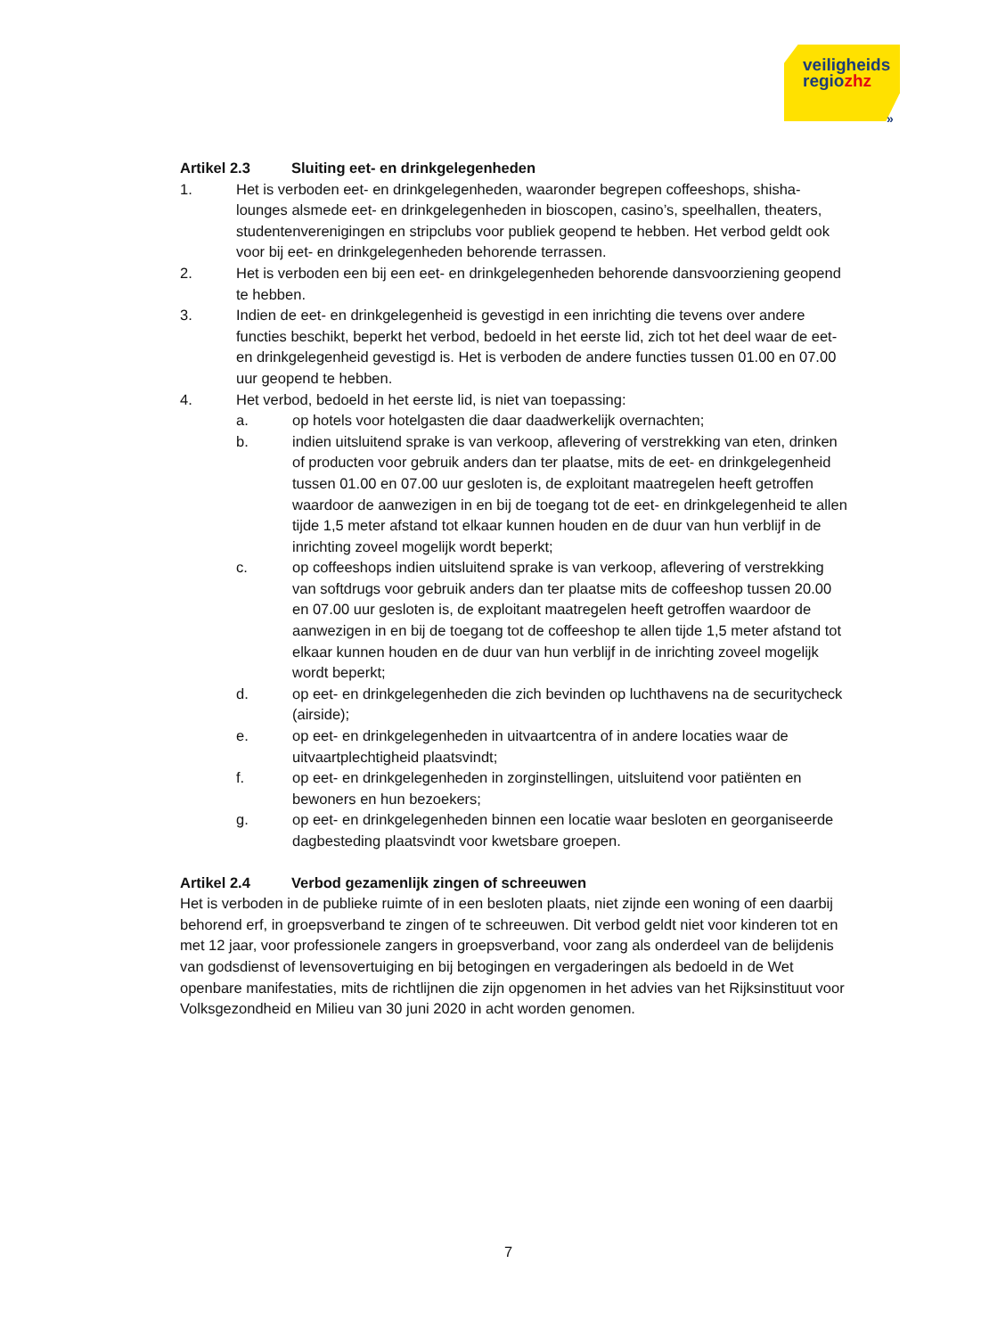veiligheids
regiozhz
»
Artikel 2.3 Sluiting eet- en drinkgelegenheden
1. Het is verboden eet- en drinkgelegenheden, waaronder begrepen coffeeshops, shisha-lounges alsmede eet- en drinkgelegenheden in bioscopen, casino’s, speelhallen, theaters, studentenverenigingen en stripclubs voor publiek geopend te hebben. Het verbod geldt ook voor bij eet- en drinkgelegenheden behorende terrassen.
2. Het is verboden een bij een eet- en drinkgelegenheden behorende dansvoorziening geopend te hebben.
3. Indien de eet- en drinkgelegenheid is gevestigd in een inrichting die tevens over andere functies beschikt, beperkt het verbod, bedoeld in het eerste lid, zich tot het deel waar de eet- en drinkgelegenheid gevestigd is. Het is verboden de andere functies tussen 01.00 en 07.00 uur geopend te hebben.
4. Het verbod, bedoeld in het eerste lid, is niet van toepassing:
a. op hotels voor hotelgasten die daar daadwerkelijk overnachten;
b. indien uitsluitend sprake is van verkoop, aflevering of verstrekking van eten, drinken of producten voor gebruik anders dan ter plaatse, mits de eet- en drinkgelegenheid tussen 01.00 en 07.00 uur gesloten is, de exploitant maatregelen heeft getroffen waardoor de aanwezigen in en bij de toegang tot de eet- en drinkgelegenheid te allen tijde 1,5 meter afstand tot elkaar kunnen houden en de duur van hun verblijf in de inrichting zoveel mogelijk wordt beperkt;
c. op coffeeshops indien uitsluitend sprake is van verkoop, aflevering of verstrekking van softdrugs voor gebruik anders dan ter plaatse mits de coffeeshop tussen 20.00 en 07.00 uur gesloten is, de exploitant maatregelen heeft getroffen waardoor de aanwezigen in en bij de toegang tot de coffeeshop te allen tijde 1,5 meter afstand tot elkaar kunnen houden en de duur van hun verblijf in de inrichting zoveel mogelijk wordt beperkt;
d. op eet- en drinkgelegenheden die zich bevinden op luchthavens na de securitycheck (airside);
e. op eet- en drinkgelegenheden in uitvaartcentra of in andere locaties waar de uitvaartplechtigheid plaatsvindt;
f. op eet- en drinkgelegenheden in zorginstellingen, uitsluitend voor patiënten en bewoners en hun bezoekers;
g. op eet- en drinkgelegenheden binnen een locatie waar besloten en georganiseerde dagbesteding plaatsvindt voor kwetsbare groepen.
Artikel 2.4 Verbod gezamenlijk zingen of schreeuwen
Het is verboden in de publieke ruimte of in een besloten plaats, niet zijnde een woning of een daarbij behorend erf, in groepsverband te zingen of te schreeuwen. Dit verbod geldt niet voor kinderen tot en met 12 jaar, voor professionele zangers in groepsverband, voor zang als onderdeel van de belijdenis van godsdienst of levensovertuiging en bij betogingen en vergaderingen als bedoeld in de Wet openbare manifestaties, mits de richtlijnen die zijn opgenomen in het advies van het Rijksinstituut voor Volksgezondheid en Milieu van 30 juni 2020 in acht worden genomen.
7